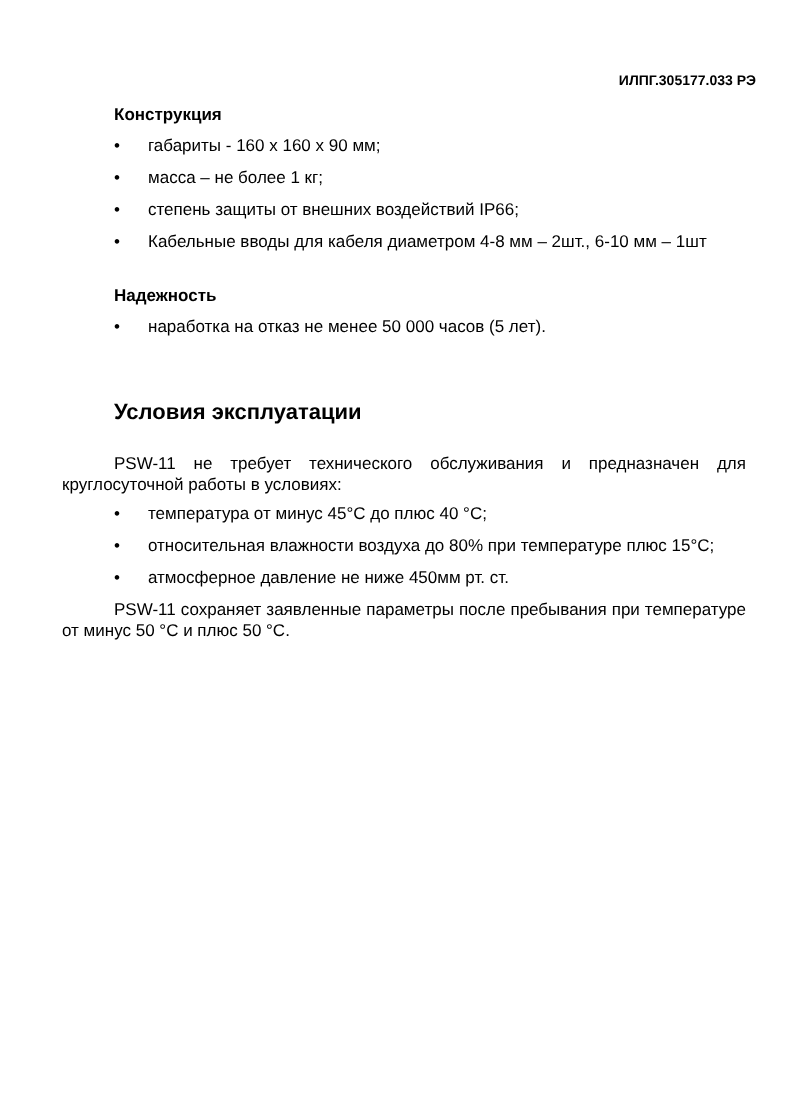ИЛПГ.305177.033 РЭ
Конструкция
• габариты - 160 х 160 х 90 мм;
• масса – не более 1 кг;
• степень защиты от внешних воздействий IP66;
• Кабельные вводы для кабеля диаметром 4-8 мм – 2шт., 6-10 мм – 1шт
Надежность
• наработка на отказ не менее 50 000 часов (5 лет).
Условия эксплуатации
PSW-11 не требует технического обслуживания и предназначен для круглосуточной работы в условиях:
• температура от минус 45°С до плюс 40 °С;
• относительная влажности воздуха до 80% при температуре плюс 15°С;
• атмосферное давление не ниже 450мм рт. ст.
PSW-11 сохраняет заявленные параметры после пребывания при температуре от минус 50 °С и плюс 50 °С.